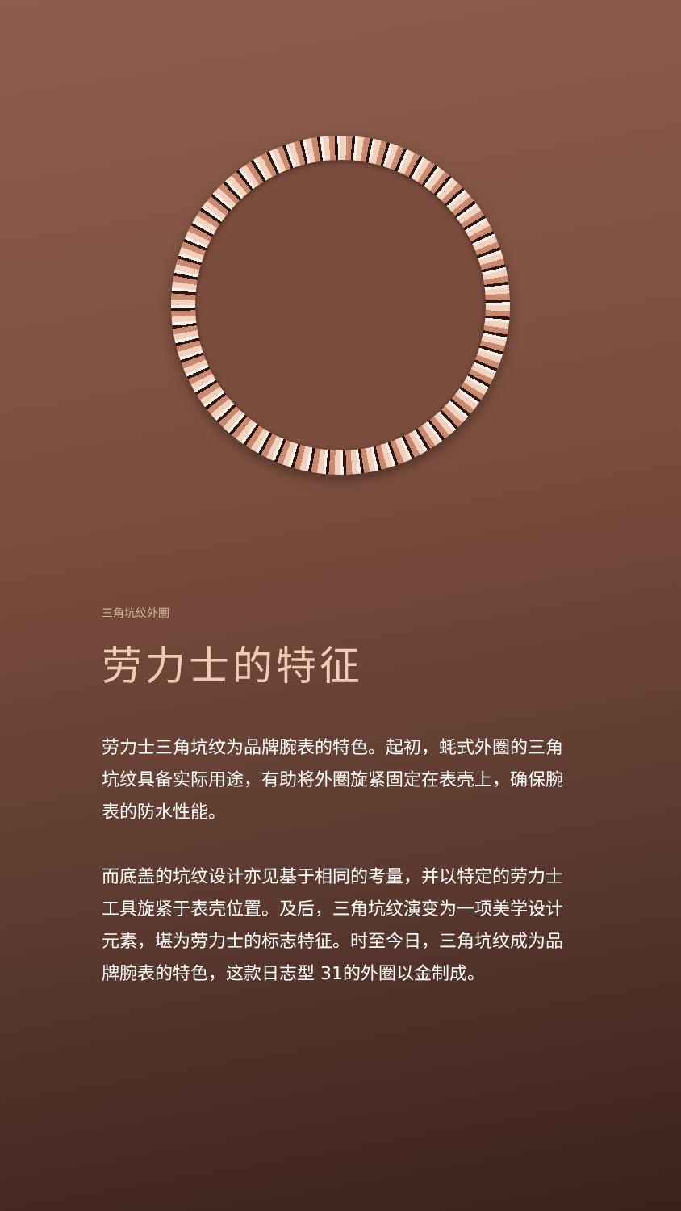三角坑纹外圈
劳力士的特征
劳力士三角坑纹为品牌腕表的特色。起初，蚝式外圈的三角坑纹具备实际用途，有助将外圈旋紧固定在表壳上，确保腕表的防水性能。
而底盖的坑纹设计亦见基于相同的考量，并以特定的劳力士工具旋紧于表壳位置。及后，三角坑纹演变为一项美学设计元素，堪为劳力士的标志特征。时至今日，三角坑纹成为品牌腕表的特色，这款日志型 31的外圈以金制成。